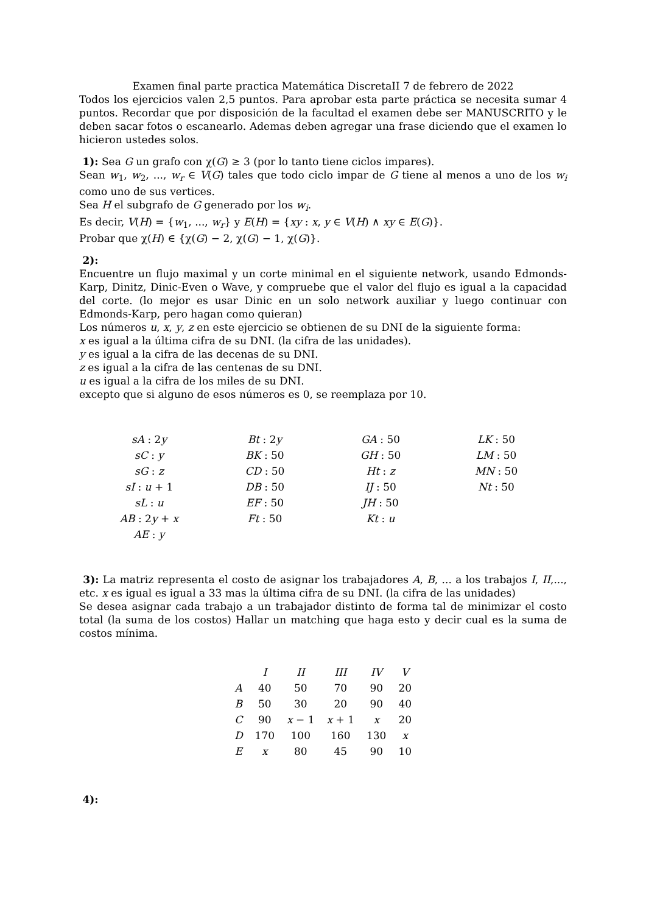Examen final parte practica Matemática DiscretaII 7 de febrero de 2022
Todos los ejercicios valen 2,5 puntos. Para aprobar esta parte práctica se necesita sumar 4 puntos. Recordar que por disposición de la facultad el examen debe ser MANUSCRITO y le deben sacar fotos o escanearlo. Ademas deben agregar una frase diciendo que el examen lo hicieron ustedes solos.
1): Sea G un grafo con χ(G) ≥ 3 (por lo tanto tiene ciclos impares).
Sean w<sub>1</sub>, w<sub>2</sub>, ..., w<sub>r</sub> ∈ V(G) tales que todo ciclo impar de G tiene al menos a uno de los w<sub>i</sub> como uno de sus vertices.
Sea H el subgrafo de G generado por los w<sub>i</sub>.
Es decir, V(H) = {w<sub>1</sub>, ..., w<sub>r</sub>} y E(H) = {xy : x, y ∈ V(H) ∧ xy ∈ E(G)}.
Probar que χ(H) ∈ {χ(G) − 2, χ(G) − 1, χ(G)}.
2):
Encuentre un flujo maximal y un corte minimal en el siguiente network, usando Edmonds-Karp, Dinitz, Dinic-Even o Wave, y compruebe que el valor del flujo es igual a la capacidad del corte. (lo mejor es usar Dinic en un solo network auxiliar y luego continuar con Edmonds-Karp, pero hagan como quieran)
Los números u, x, y, z en este ejercicio se obtienen de su DNI de la siguiente forma:
x es igual a la última cifra de su DNI. (la cifra de las unidades).
y es igual a la cifra de las decenas de su DNI.
z es igual a la cifra de las centenas de su DNI.
u es igual a la cifra de los miles de su DNI.
excepto que si alguno de esos números es 0, se reemplaza por 10.
| sA : 2 y | Bt : 2 y | GA : 50 | LK : 50 |
| sC : y | BK : 50 | GH : 50 | LM : 50 |
| sG : z | CD : 50 | Ht : z | MN : 50 |
| sI : u + 1 | DB : 50 | IJ : 50 | Nt : 50 |
| sL : u | EF : 50 | JH : 50 | |
| AB : 2 y + x | Ft : 50 | Kt : u | |
| AE : y | | | |
3): La matriz representa el costo de asignar los trabajadores A, B, ... a los trabajos I, II,..., etc. x es igual es igual a 33 mas la última cifra de su DNI. (la cifra de las unidades)
Se desea asignar cada trabajo a un trabajador distinto de forma tal de minimizar el costo total (la suma de los costos) Hallar un matching que haga esto y decir cual es la suma de costos mínima.
| | I | II | III | IV | V |
| --- | --- | --- | --- | --- | --- |
| A | 40 | 50 | 70 | 90 | 20 |
| B | 50 | 30 | 20 | 90 | 40 |
| C | 90 | x − 1 | x + 1 | x | 20 |
| D | 170 | 100 | 160 | 130 | x |
| E | x | 80 | 45 | 90 | 10 |
4):